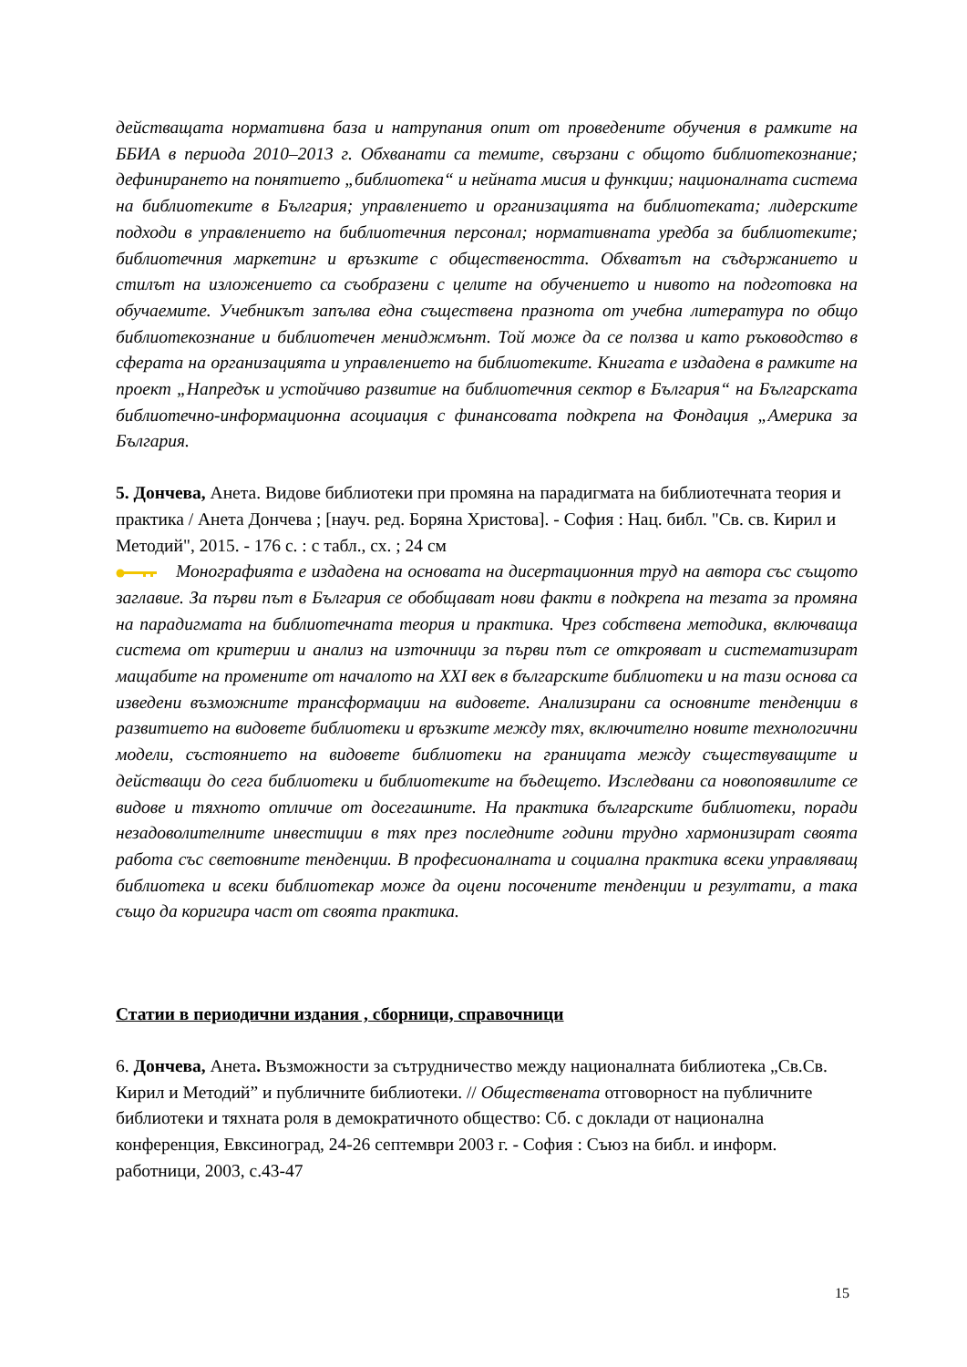действащата нормативна база и натрупания опит от проведените обучения в рамките на ББИА в периода 2010–2013 г. Обхванати са темите, свързани с общото библиотекознание; дефинирането на понятието „библиотека“ и нейната мисия и функции; националната система на библиотеките в България; управлението и организацията на библиотеката; лидерските подходи в управлението на библиотечния персонал; нормативната уредба за библиотеките; библиотечния маркетинг и връзките с обществеността. Обхватът на съдържанието и стилът на изложението са съобразени с целите на обучението и нивото на подготовка на обучаемите. Учебникът запълва една съществена празнота от учебна литература по общо библиотекознание и библиотечен мениджмънт. Той може да се ползва и като ръководство в сферата на организацията и управлението на библиотеките. Книгата е издадена в рамките на проект „Напредък и устойчиво развитие на библиотечния сектор в България“ на Българската библиотечно-информационна асоциация с финансовата подкрепа на Фондация „Америка за България.
5. Дончева, Анета. Видове библиотеки при промяна на парадигмата на библиотечната теория и практика / Анета Дончева ; [науч. ред. Боряна Христова]. - София : Нац. библ. "Св. св. Кирил и Методий", 2015. - 176 с. : с табл., сх. ; 24 см
Монографията е издадена на основата на дисертационния труд на автора със същото заглавие. За първи път в България се обобщават нови факти в подкрепа на тезата за промяна на парадигмата на библиотечната теория и практика. Чрез собствена методика, включваща система от критерии и анализ на източници за първи път се открояват и систематизират мащабите на промените от началото на XXI век в българските библиотеки и на тази основа са изведени възможните трансформации на видовете. Анализирани са основните тенденции в развитието на видовете библиотеки и връзките между тях, включително новите технологични модели, състоянието на видовете библиотеки на границата между съществуващите и действащи до сега библиотеки и библиотеките на бъдещето. Изследвани са новопоявилите се видове и тяхното отличие от досегашните. На практика българските библиотеки, поради незадоволителните инвестиции в тях през последните години трудно хармонизират своята работа със световните тенденции. В професионалната и социална практика всеки управляващ библиотека и всеки библиотекар може да оцени посочените тенденции и резултати, а така също да коригира част от своята практика.
Статии в периодични издания , сборници, справочници
6. Дончева, Анета. Възможности за сътрудничество между националната библиотека „Св.Св. Кирил и Методий” и публичните библиотеки. // Обществената отговорност на публичните библиотеки и тяхната роля в демократичното общество: Сб. с доклади от национална конференция, Евксиноград, 24-26 септември 2003 г. - София : Съюз на библ. и информ. работници, 2003, с.43-47
15